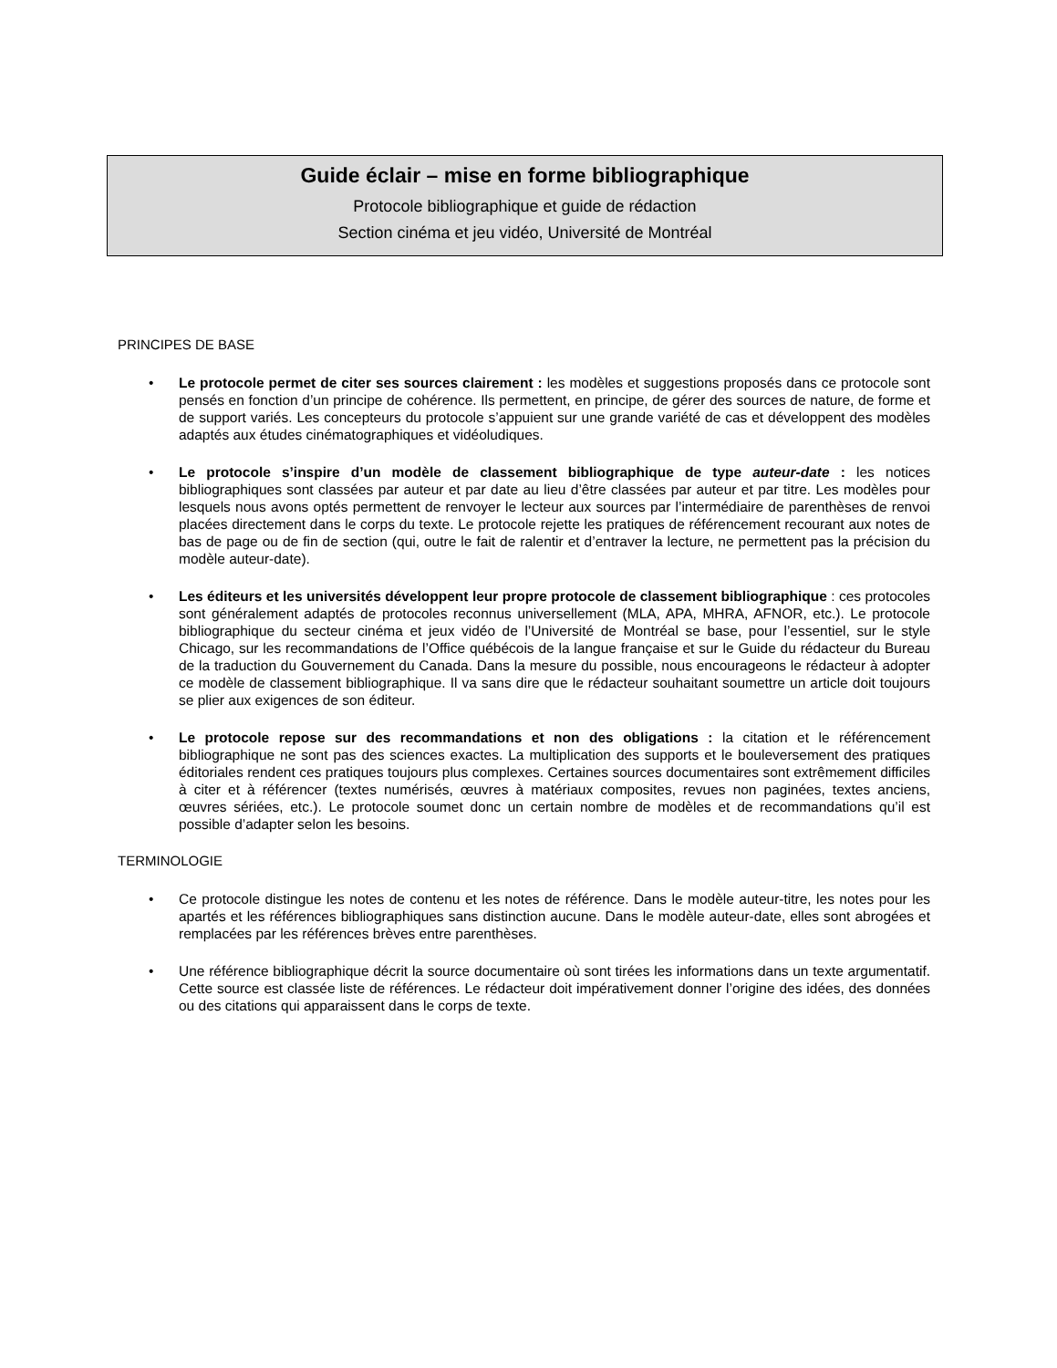Guide éclair – mise en forme bibliographique
Protocole bibliographique et guide de rédaction
Section cinéma et jeu vidéo, Université de Montréal
PRINCIPES DE BASE
• Le protocole permet de citer ses sources clairement : les modèles et suggestions proposés dans ce protocole sont pensés en fonction d’un principe de cohérence. Ils permettent, en principe, de gérer des sources de nature, de forme et de support variés. Les concepteurs du protocole s’appuient sur une grande variété de cas et développent des modèles adaptés aux études cinématographiques et vidéoludiques.
• Le protocole s’inspire d’un modèle de classement bibliographique de type auteur-date : les notices bibliographiques sont classées par auteur et par date au lieu d’être classées par auteur et par titre. Les modèles pour lesquels nous avons optés permettent de renvoyer le lecteur aux sources par l’intermédiaire de parenthèses de renvoi placées directement dans le corps du texte. Le protocole rejette les pratiques de référencement recourant aux notes de bas de page ou de fin de section (qui, outre le fait de ralentir et d’entraver la lecture, ne permettent pas la précision du modèle auteur-date).
• Les éditeurs et les universités développent leur propre protocole de classement bibliographique : ces protocoles sont généralement adaptés de protocoles reconnus universellement (MLA, APA, MHRA, AFNOR, etc.). Le protocole bibliographique du secteur cinéma et jeux vidéo de l’Université de Montréal se base, pour l’essentiel, sur le style Chicago, sur les recommandations de l’Office québécois de la langue française et sur le Guide du rédacteur du Bureau de la traduction du Gouvernement du Canada. Dans la mesure du possible, nous encourageons le rédacteur à adopter ce modèle de classement bibliographique. Il va sans dire que le rédacteur souhaitant soumettre un article doit toujours se plier aux exigences de son éditeur.
• Le protocole repose sur des recommandations et non des obligations : la citation et le référencement bibliographique ne sont pas des sciences exactes. La multiplication des supports et le bouleversement des pratiques éditoriales rendent ces pratiques toujours plus complexes. Certaines sources documentaires sont extrêmement difficiles à citer et à référencer (textes numérisés, œuvres à matériaux composites, revues non paginées, textes anciens, œuvres sériées, etc.). Le protocole soumet donc un certain nombre de modèles et de recommandations qu’il est possible d’adapter selon les besoins.
TERMINOLOGIE
• Ce protocole distingue les notes de contenu et les notes de référence. Dans le modèle auteur-titre, les notes pour les apartés et les références bibliographiques sans distinction aucune. Dans le modèle auteur-date, elles sont abrogées et remplacées par les références brèves entre parenthèses.
• Une référence bibliographique décrit la source documentaire où sont tirées les informations dans un texte argumentatif. Cette source est classée liste de références. Le rédacteur doit impérativement donner l’origine des idées, des données ou des citations qui apparaissent dans le corps de texte.